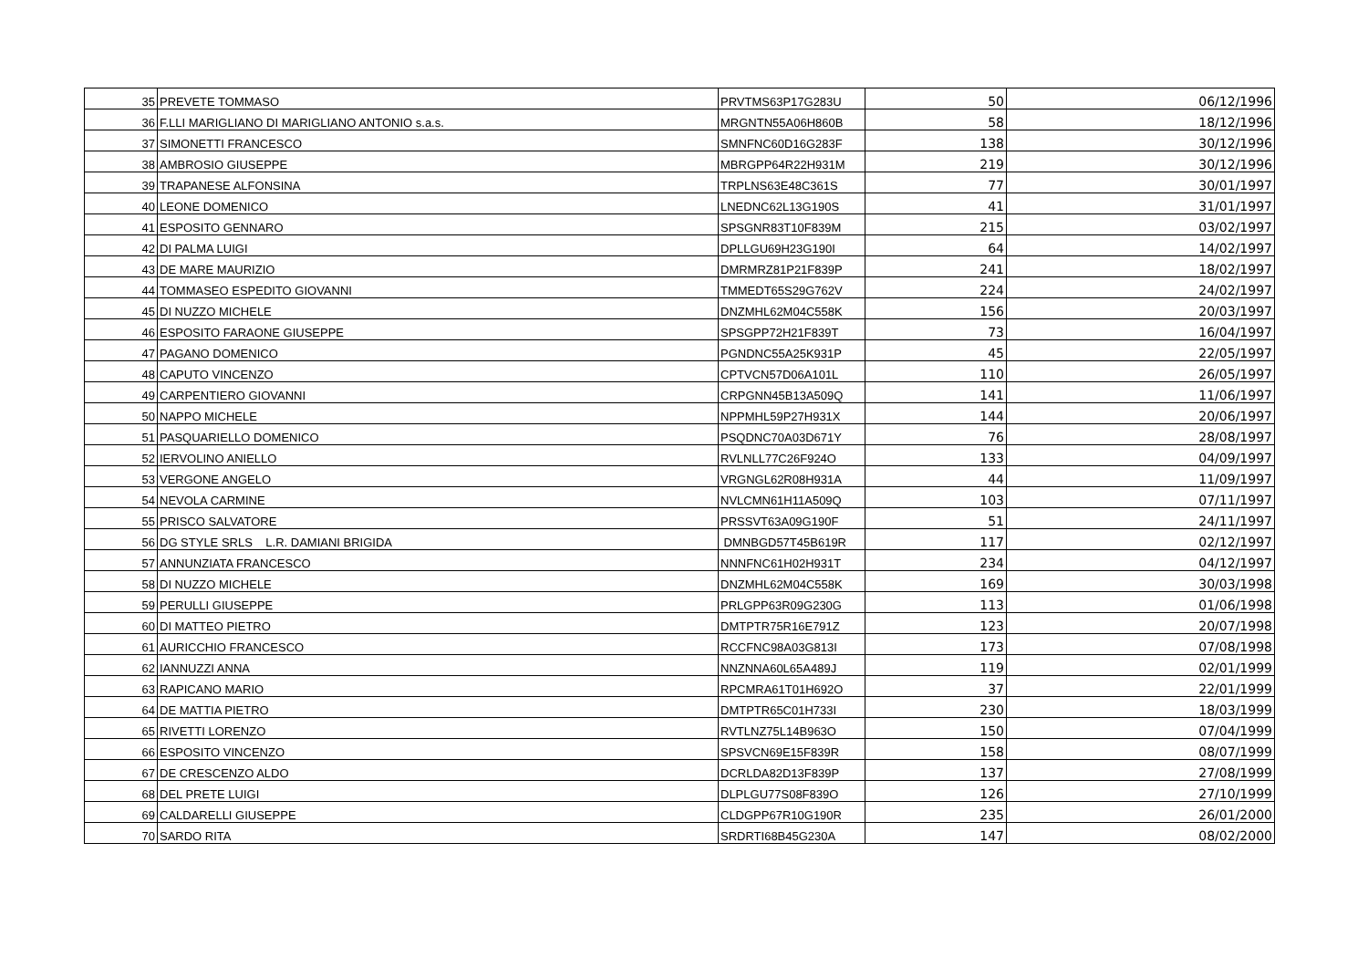| 35 | PREVETE TOMMASO | PRVTMS63P17G283U | 50 | 06/12/1996 |
| 36 | F.LLI MARIGLIANO DI MARIGLIANO ANTONIO s.a.s. | MRGNTN55A06H860B | 58 | 18/12/1996 |
| 37 | SIMONETTI FRANCESCO | SMNFNC60D16G283F | 138 | 30/12/1996 |
| 38 | AMBROSIO GIUSEPPE | MBRGPP64R22H931M | 219 | 30/12/1996 |
| 39 | TRAPANESE ALFONSINA | TRPLNS63E48C361S | 77 | 30/01/1997 |
| 40 | LEONE DOMENICO | LNEDNC62L13G190S | 41 | 31/01/1997 |
| 41 | ESPOSITO GENNARO | SPSGNR83T10F839M | 215 | 03/02/1997 |
| 42 | DI PALMA LUIGI | DPLLGU69H23G190I | 64 | 14/02/1997 |
| 43 | DE MARE MAURIZIO | DMRMRZ81P21F839P | 241 | 18/02/1997 |
| 44 | TOMMASEO ESPEDITO GIOVANNI | TMMEDT65S29G762V | 224 | 24/02/1997 |
| 45 | DI NUZZO MICHELE | DNZMHL62M04C558K | 156 | 20/03/1997 |
| 46 | ESPOSITO FARAONE GIUSEPPE | SPSGPP72H21F839T | 73 | 16/04/1997 |
| 47 | PAGANO DOMENICO | PGNDNC55A25K931P | 45 | 22/05/1997 |
| 48 | CAPUTO VINCENZO | CPTVCN57D06A101L | 110 | 26/05/1997 |
| 49 | CARPENTIERO GIOVANNI | CRPGNN45B13A509Q | 141 | 11/06/1997 |
| 50 | NAPPO MICHELE | NPPMHL59P27H931X | 144 | 20/06/1997 |
| 51 | PASQUARIELLO DOMENICO | PSQDNC70A03D671Y | 76 | 28/08/1997 |
| 52 | IERVOLINO ANIELLO | RVLNLL77C26F924O | 133 | 04/09/1997 |
| 53 | VERGONE ANGELO | VRGNGL62R08H931A | 44 | 11/09/1997 |
| 54 | NEVOLA CARMINE | NVLCMN61H11A509Q | 103 | 07/11/1997 |
| 55 | PRISCO SALVATORE | PRSSVT63A09G190F | 51 | 24/11/1997 |
| 56 | DG STYLE SRLS L.R. DAMIANI BRIGIDA | DMNBGD57T45B619R | 117 | 02/12/1997 |
| 57 | ANNUNZIATA FRANCESCO | NNNFNC61H02H931T | 234 | 04/12/1997 |
| 58 | DI NUZZO MICHELE | DNZMHL62M04C558K | 169 | 30/03/1998 |
| 59 | PERULLI GIUSEPPE | PRLGPP63R09G230G | 113 | 01/06/1998 |
| 60 | DI MATTEO PIETRO | DMTPTR75R16E791Z | 123 | 20/07/1998 |
| 61 | AURICCHIO FRANCESCO | RCCFNC98A03G813I | 173 | 07/08/1998 |
| 62 | IANNUZZI ANNA | NNZNNA60L65A489J | 119 | 02/01/1999 |
| 63 | RAPICANO MARIO | RPCMRA61T01H692O | 37 | 22/01/1999 |
| 64 | DE MATTIA PIETRO | DMTPTR65C01H733I | 230 | 18/03/1999 |
| 65 | RIVETTI LORENZO | RVTLNZ75L14B963O | 150 | 07/04/1999 |
| 66 | ESPOSITO VINCENZO | SPSVCN69E15F839R | 158 | 08/07/1999 |
| 67 | DE CRESCENZO ALDO | DCRLDA82D13F839P | 137 | 27/08/1999 |
| 68 | DEL PRETE LUIGI | DLPLGU77S08F839O | 126 | 27/10/1999 |
| 69 | CALDARELLI GIUSEPPE | CLDGPP67R10G190R | 235 | 26/01/2000 |
| 70 | SARDO RITA | SRDRTI68B45G230A | 147 | 08/02/2000 |